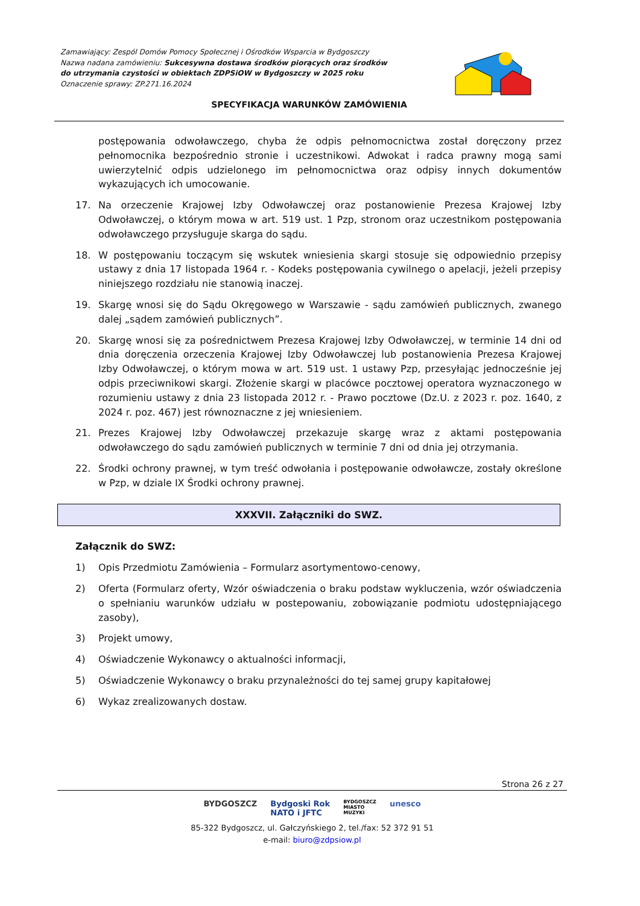Zamawiający: Zespól Domów Pomocy Społecznej i Ośrodków Wsparcia w Bydgoszczy
Nazwa nadana zamówieniu: Sukcesywna dostawa środków piorących oraz środków
do utrzymania czystości w obiektach ZDPSiOW w Bydgoszczy w 2025 roku
Oznaczenie sprawy: ZP.271.16.2024
SPECYFIKACJA WARUNKÓW ZAMÓWIENIA
postępowania odwoławczego, chyba że odpis pełnomocnictwa został doręczony przez pełnomocnika bezpośrednio stronie i uczestnikowi. Adwokat i radca prawny mogą sami uwierzytelnić odpis udzielonego im pełnomocnictwa oraz odpisy innych dokumentów wykazujących ich umocowanie.
17. Na orzeczenie Krajowej Izby Odwoławczej oraz postanowienie Prezesa Krajowej Izby Odwoławczej, o którym mowa w art. 519 ust. 1 Pzp, stronom oraz uczestnikom postępowania odwoławczego przysługuje skarga do sądu.
18. W postępowaniu toczącym się wskutek wniesienia skargi stosuje się odpowiednio przepisy ustawy z dnia 17 listopada 1964 r. - Kodeks postępowania cywilnego o apelacji, jeżeli przepisy niniejszego rozdziału nie stanowią inaczej.
19. Skargę wnosi się do Sądu Okręgowego w Warszawie - sądu zamówień publicznych, zwanego dalej „sądem zamówień publicznych”.
20. Skargę wnosi się za pośrednictwem Prezesa Krajowej Izby Odwoławczej, w terminie 14 dni od dnia doręczenia orzeczenia Krajowej Izby Odwoławczej lub postanowienia Prezesa Krajowej Izby Odwoławczej, o którym mowa w art. 519 ust. 1 ustawy Pzp, przesyłając jednocześnie jej odpis przeciwnikowi skargi. Złożenie skargi w placówce pocztowej operatora wyznaczonego w rozumieniu ustawy z dnia 23 listopada 2012 r. - Prawo pocztowe (Dz.U. z 2023 r. poz. 1640, z 2024 r. poz. 467) jest równoznaczne z jej wniesieniem.
21. Prezes Krajowej Izby Odwoławczej przekazuje skargę wraz z aktami postępowania odwoławczego do sądu zamówień publicznych w terminie 7 dni od dnia jej otrzymania.
22. Środki ochrony prawnej, w tym treść odwołania i postępowanie odwoławcze, zostały określone w Pzp, w dziale IX Środki ochrony prawnej.
XXXVII. Załączniki do SWZ.
Załącznik do SWZ:
1) Opis Przedmiotu Zamówienia – Formularz asortymentowo-cenowy,
2) Oferta (Formularz oferty, Wzór oświadczenia o braku podstaw wykluczenia, wzór oświadczenia o spełnianiu warunków udziału w postepowaniu, zobowiązanie podmiotu udostępniającego zasoby),
3) Projekt umowy,
4) Oświadczenie Wykonawcy o aktualności informacji,
5) Oświadczenie Wykonawcy o braku przynależności do tej samej grupy kapitałowej
6) Wykaz zrealizowanych dostaw.
Strona 26 z 27
BYDGOSZCZ Bydgoski Rok
NATO i JFTC BYDGOSZCZ
MIASTO
MUZYKI unesco
85-322 Bydgoszcz, ul. Gałczyńskiego 2, tel./fax: 52 372 91 51
e-mail: biuro@zdpsiow.pl